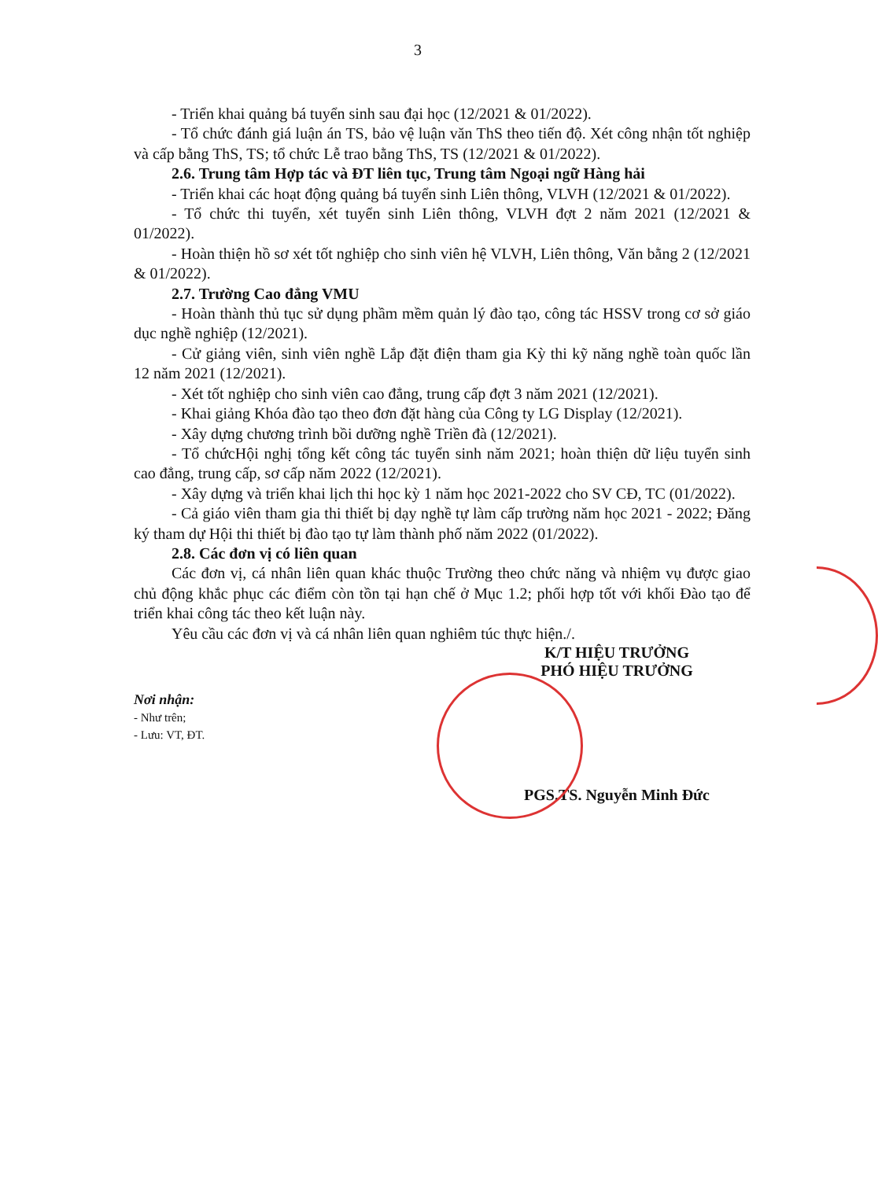3
- Triển khai quảng bá tuyển sinh sau đại học (12/2021 & 01/2022).
- Tổ chức đánh giá luận án TS, bảo vệ luận văn ThS theo tiến độ. Xét công nhận tốt nghiệp và cấp bằng ThS, TS; tổ chức Lễ trao bằng ThS, TS (12/2021 & 01/2022).
2.6. Trung tâm Hợp tác và ĐT liên tục, Trung tâm Ngoại ngữ Hàng hải
- Triển khai các hoạt động quảng bá tuyển sinh Liên thông, VLVH (12/2021 & 01/2022).
- Tổ chức thi tuyển, xét tuyển sinh Liên thông, VLVH đợt 2 năm 2021 (12/2021 & 01/2022).
- Hoàn thiện hồ sơ xét tốt nghiệp cho sinh viên hệ VLVH, Liên thông, Văn bằng 2 (12/2021 & 01/2022).
2.7. Trường Cao đẳng VMU
- Hoàn thành thủ tục sử dụng phầm mềm quản lý đào tạo, công tác HSSV trong cơ sở giáo dục nghề nghiệp (12/2021).
- Cử giảng viên, sinh viên nghề Lắp đặt điện tham gia Kỳ thi kỹ năng nghề toàn quốc lần 12 năm 2021 (12/2021).
- Xét tốt nghiệp cho sinh viên cao đẳng, trung cấp đợt 3 năm 2021 (12/2021).
- Khai giảng Khóa đào tạo theo đơn đặt hàng của Công ty LG Display (12/2021).
- Xây dựng chương trình bồi dưỡng nghề Triền đà (12/2021).
- Tổ chứcHội nghị tổng kết công tác tuyển sinh năm 2021; hoàn thiện dữ liệu tuyển sinh cao đẳng, trung cấp, sơ cấp năm 2022 (12/2021).
- Xây dựng và triển khai lịch thi học kỳ 1 năm học 2021-2022 cho SV CĐ, TC (01/2022).
- Cả giáo viên tham gia thi thiết bị dạy nghề tự làm cấp trường năm học 2021 - 2022; Đăng ký tham dự Hội thi thiết bị đào tạo tự làm thành phố năm 2022 (01/2022).
2.8. Các đơn vị có liên quan
Các đơn vị, cá nhân liên quan khác thuộc Trường theo chức năng và nhiệm vụ được giao chủ động khắc phục các điểm còn tồn tại hạn chế ở Mục 1.2; phối hợp tốt với khối Đào tạo để triển khai công tác theo kết luận này.
Yêu cầu các đơn vị và cá nhân liên quan nghiêm túc thực hiện./.
Nơi nhận:
- Như trên;
- Lưu: VT, ĐT.
K/T HIỆU TRƯỞNG
PHÓ HIỆU TRƯỞNG
PGS.TS. Nguyễn Minh Đức